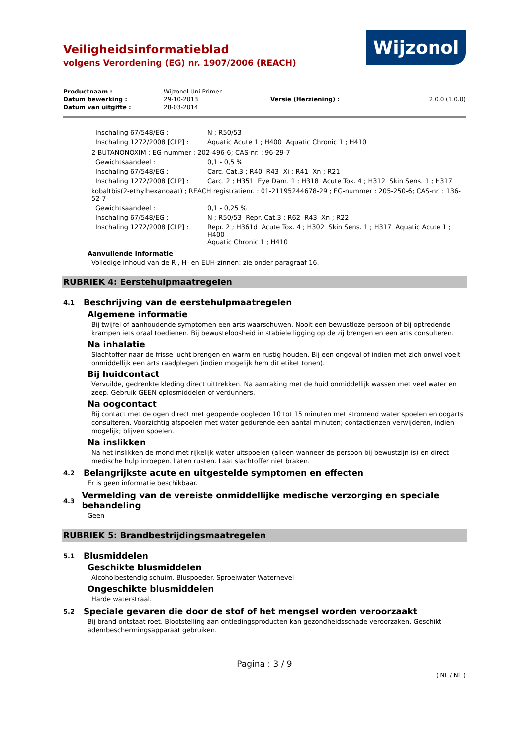Veiligheidsinformatieblad
volgens Verordening (EG) nr. 1907/2006 (REACH)
Wijzonol
| Productnaam : | Wijzonol Uni Primer | | |
| Datum bewerking : | 29-10-2013 | Versie (Herziening) : | 2.0.0 (1.0.0) |
| Datum van uitgifte : | 28-03-2014 | | |
| Inschaling 67/548/EG : | N ; R50/53 |
| Inschaling 1272/2008 [CLP] : | Aquatic Acute 1 ; H400 Aquatic Chronic 1 ; H410 |
2-BUTANONOXIM ; EG-nummer : 202-496-6; CAS-nr. : 96-29-7
| Gewichtsaandeel : | 0,1 - 0,5 % |
| Inschaling 67/548/EG : | Carc. Cat.3 ; R40 R43 Xi ; R41 Xn ; R21 |
| Inschaling 1272/2008 [CLP] : | Carc. 2 ; H351 Eye Dam. 1 ; H318 Acute Tox. 4 ; H312 Skin Sens. 1 ; H317 |
kobaltbis(2-ethylhexanoaat) ; REACH registratienr. : 01-21195244678-29 ; EG-nummer : 205-250-6; CAS-nr. : 136-52-7
| Gewichtsaandeel : | 0,1 - 0,25 % |
| Inschaling 67/548/EG : | N ; R50/53 Repr. Cat.3 ; R62 R43 Xn ; R22 |
| Inschaling 1272/2008 [CLP] : | Repr. 2 ; H361d Acute Tox. 4 ; H302 Skin Sens. 1 ; H317 Aquatic Acute 1 ; H400 Aquatic Chronic 1 ; H410 |
Aanvullende informatie
Volledige inhoud van de R-, H- en EUH-zinnen: zie onder paragraaf 16.
RUBRIEK 4: Eerstehulpmaatregelen
4.1 Beschrijving van de eerstehulpmaatregelen
Algemene informatie
Bij twijfel of aanhoudende symptomen een arts waarschuwen. Nooit een bewustloze persoon of bij optredende krampen iets oraal toedienen. Bij bewusteloosheid in stabiele ligging op de zij brengen en een arts consulteren.
Na inhalatie
Slachtoffer naar de frisse lucht brengen en warm en rustig houden. Bij een ongeval of indien met zich onwel voelt onmiddellijk een arts raadplegen (indien mogelijk hem dit etiket tonen).
Bij huidcontact
Vervuilde, gedrenkte kleding direct uittrekken. Na aanraking met de huid onmiddellijk wassen met veel water en zeep. Gebruik GEEN oplosmiddelen of verdunners.
Na oogcontact
Bij contact met de ogen direct met geopende oogleden 10 tot 15 minuten met stromend water spoelen en oogarts consulteren. Voorzichtig afspoelen met water gedurende een aantal minuten; contactlenzen verwijderen, indien mogelijk; blijven spoelen.
Na inslikken
Na het inslikken de mond met rijkelijk water uitspoelen (alleen wanneer de persoon bij bewustzijn is) en direct medische hulp inroepen. Laten rusten. Laat slachtoffer niet braken.
4.2 Belangrijkste acute en uitgestelde symptomen en effecten
Er is geen informatie beschikbaar.
4.3 Vermelding van de vereiste onmiddellijke medische verzorging en speciale behandeling
Geen
RUBRIEK 5: Brandbestrijdingsmaatregelen
5.1 Blusmiddelen
Geschikte blusmiddelen
Alcoholbestendig schuim. Bluspoeder. Sproeiwater Waternevel
Ongeschikte blusmiddelen
Harde waterstraal.
5.2 Speciale gevaren die door de stof of het mengsel worden veroorzaakt
Bij brand ontstaat roet. Blootstelling aan ontledingsproducten kan gezondheidsschade veroorzaken. Geschikt adembeschermingsapparaat gebruiken.
Pagina : 3 / 9
( NL / NL )